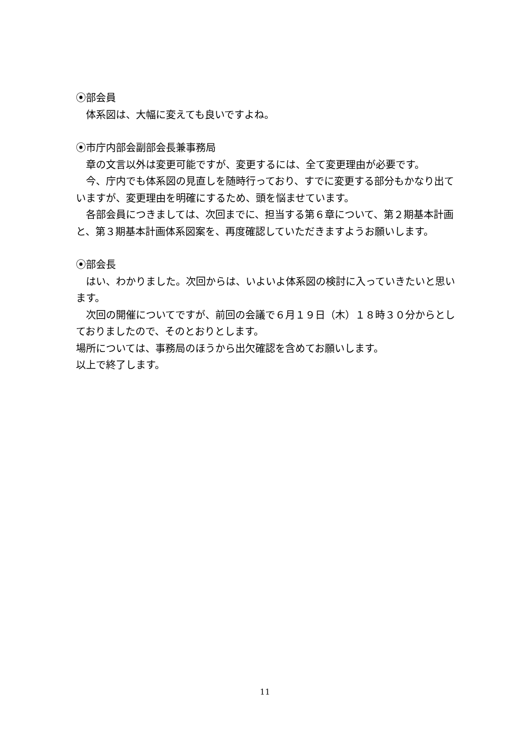⦿部会員
体系図は、大幅に変えても良いですよね。
⦿市庁内部会副部会長兼事務局
章の文言以外は変更可能ですが、変更するには、全て変更理由が必要です。
今、庁内でも体系図の見直しを随時行っており、すでに変更する部分もかなり出ていますが、変更理由を明確にするため、頭を悩ませています。
各部会員につきましては、次回までに、担当する第６章について、第２期基本計画と、第３期基本計画体系図案を、再度確認していただきますようお願いします。
⦿部会長
はい、わかりました。次回からは、いよいよ体系図の検討に入っていきたいと思います。
次回の開催についてですが、前回の会議で６月１９日（木）１８時３０分からとしておりましたので、そのとおりとします。
場所については、事務局のほうから出欠確認を含めてお願いします。
以上で終了します。
11